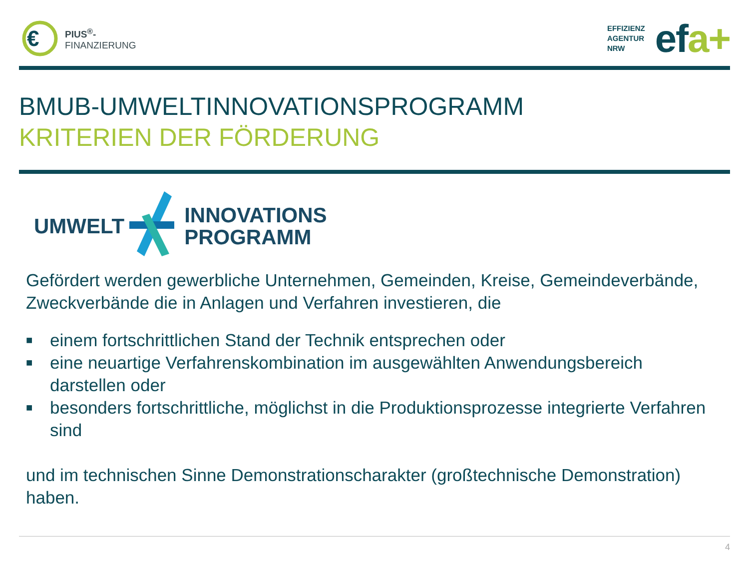€
PIUS<sup>®</sup>-
FINANZIERUNG
EFFIZIENZ
AGENTUR
NRW
efa+
BMUB-UMWELTINNOVATIONSPROGRAMM
KRITERIEN DER FÖRDERUNG
UMWELT INNOVATIONS
PROGRAMM
Gefördert werden gewerbliche Unternehmen, Gemeinden, Kreise, Gemeindeverbände, Zweckverbände die in Anlagen und Verfahren investieren, die
■ einem fortschrittlichen Stand der Technik entsprechen oder
■ eine neuartige Verfahrenskombination im ausgewählten Anwendungsbereich darstellen oder
■ besonders fortschrittliche, möglichst in die Produktionsprozesse integrierte Verfahren sind
und im technischen Sinne Demonstrationscharakter (großtechnische Demonstration) haben.
4